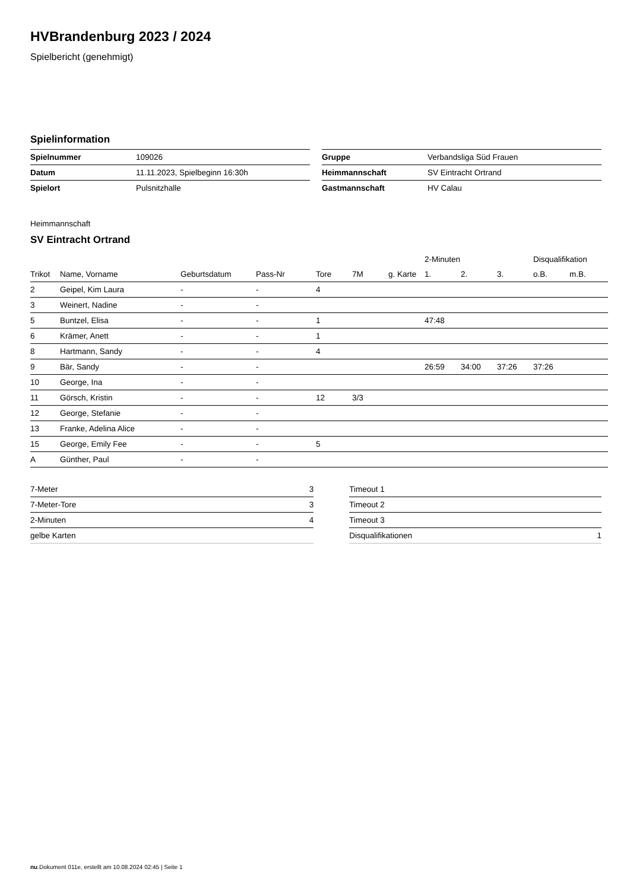HVBrandenburg 2023 / 2024
Spielbericht (genehmigt)
Spielinformation
| Spielnummer | 109026 |
| Datum | 11.11.2023, Spielbeginn 16:30h |
| Spielort | Pulsnitzhalle |
| Gruppe | Verbandsliga Süd Frauen |
| Heimmannschaft | SV Eintracht Ortrand |
| Gastmannschaft | HV Calau |
Heimmannschaft
SV Eintracht Ortrand
| | | | | | | | 2-Minuten | | | Disqualifikation | |
| --- | --- | --- | --- | --- | --- | --- | --- | --- | --- | --- | --- |
| Trikot | Name, Vorname | Geburtsdatum | Pass-Nr | Tore | 7M | g. Karte | 1. | 2. | 3. | o.B. | m.B. |
| 2 | Geipel, Kim Laura | - | - | 4 | | | | | | | |
| 3 | Weinert, Nadine | - | - | | | | | | | | |
| 5 | Buntzel, Elisa | - | - | 1 | | | 47:48 | | | | |
| 6 | Krämer, Anett | - | - | 1 | | | | | | | |
| 8 | Hartmann, Sandy | - | - | 4 | | | | | | | |
| 9 | Bär, Sandy | - | - | | | | 26:59 | 34:00 | 37:26 | 37:26 | |
| 10 | George, Ina | - | - | | | | | | | | |
| 11 | Görsch, Kristin | - | - | 12 | 3/3 | | | | | | |
| 12 | George, Stefanie | - | - | | | | | | | | |
| 13 | Franke, Adelina Alice | - | - | | | | | | | | |
| 15 | George, Emily Fee | - | - | 5 | | | | | | | |
| A | Günther, Paul | - | - | | | | | | | | |
| 7-Meter | 3 |
| 7-Meter-Tore | 3 |
| 2-Minuten | 4 |
| gelbe Karten | |
| Timeout 1 | |
| Timeout 2 | |
| Timeout 3 | |
| Disqualifikationen | 1 |
nu.Dokument 011e, erstellt am 10.08.2024 02:45 | Seite 1